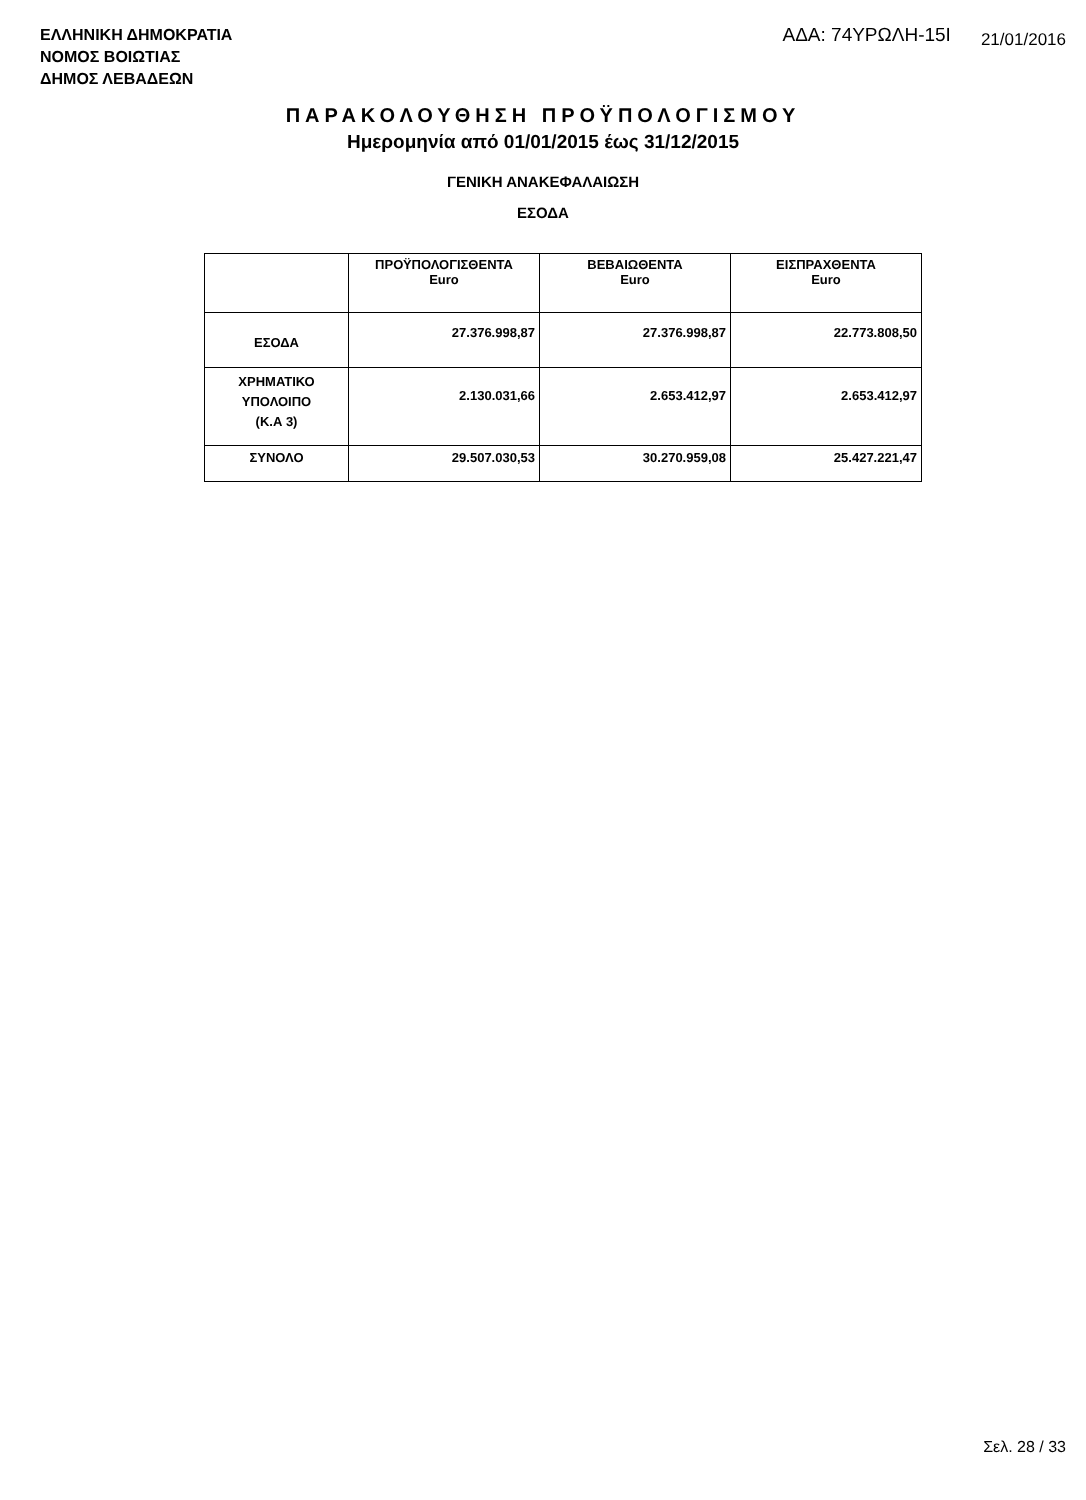ΕΛΛΗΝΙΚΗ ΔΗΜΟΚΡΑΤΙΑ
ΝΟΜΟΣ ΒΟΙΩΤΙΑΣ
ΔΗΜΟΣ ΛΕΒΑΔΕΩΝ
ΑΔΑ: 74ΥΡΩΛΗ-15Ι 21/01/2016
ΠΑΡΑΚΟΛΟΥΘΗΣΗ ΠΡΟΫΠΟΛΟΓΙΣΜΟΥ
Ημερομηνία από 01/01/2015 έως 31/12/2015
ΓΕΝΙΚΗ ΑΝΑΚΕΦΑΛΑΙΩΣΗ
ΕΣΟΔΑ
| | ΠΡΟΫΠΟΛΟΓΙΣΘΕΝΤΑ Euro | ΒΕΒΑΙΩΘΕΝΤΑ Euro | ΕΙΣΠΡΑΧΘΕΝΤΑ Euro |
| --- | --- | --- | --- |
| ΕΣΟΔΑ | 27.376.998,87 | 27.376.998,87 | 22.773.808,50 |
| ΧΡΗΜΑΤΙΚΟ ΥΠΟΛΟΙΠΟ (Κ.Α 3) | 2.130.031,66 | 2.653.412,97 | 2.653.412,97 |
| ΣΥΝΟΛΟ | 29.507.030,53 | 30.270.959,08 | 25.427.221,47 |
Σελ. 28 / 33